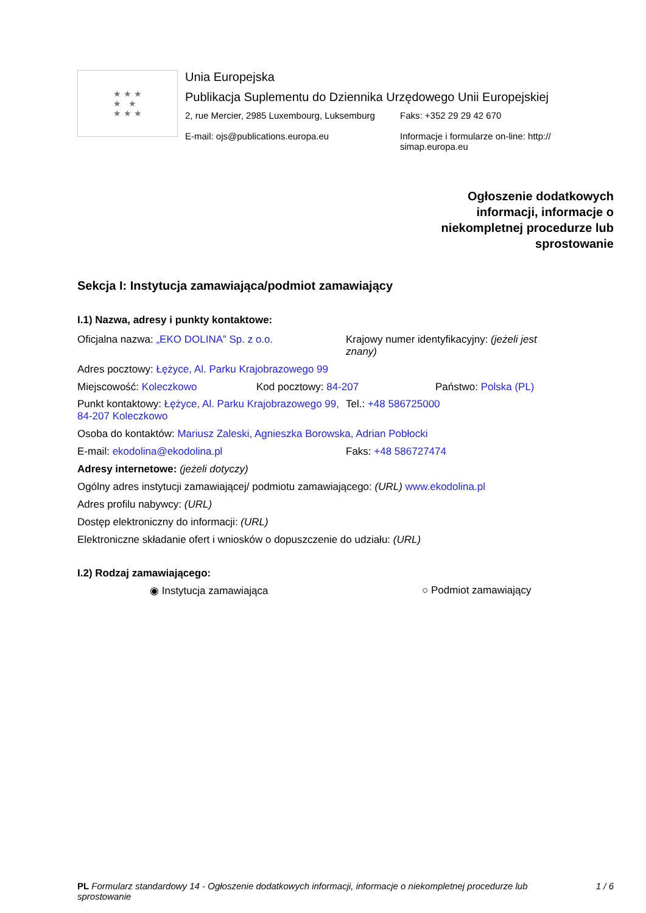★ ★ ★
★ ★
★ ★ ★
Unia Europejska
Publikacja Suplementu do Dziennika Urzędowego Unii Europejskiej
2, rue Mercier, 2985 Luxembourg, Luksemburg
E-mail: ojs@publications.europa.eu
Faks: +352 29 29 42 670
Informacje i formularze on-line: http:// simap.europa.eu
Ogłoszenie dodatkowych
informacji, informacje o
niekompletnej procedurze lub
sprostowanie
Sekcja I: Instytucja zamawiająca/podmiot zamawiający
I.1) Nazwa, adresy i punkty kontaktowe:
Oficjalna nazwa: „EKO DOLINA” Sp. z o.o. Krajowy numer identyfikacyjny: (jeżeli jest znany)
Adres pocztowy: Łężyce, Al. Parku Krajobrazowego 99
Miejscowość: Koleczkowo Kod pocztowy: 84-207 Państwo: Polska (PL)
Punkt kontaktowy: Łężyce, Al. Parku Krajobrazowego 99, 84-207 Koleczkowo
Tel.: +48 586725000
Osoba do kontaktów: Mariusz Zaleski, Agnieszka Borowska, Adrian Pobłocki
E-mail: ekodolina@ekodolina.pl Faks: +48 586727474
Adresy internetowe: (jeżeli dotyczy)
Ogólny adres instytucji zamawiającej/ podmiotu zamawiającego: (URL) www.ekodolina.pl
Adres profilu nabywcy: (URL)
Dostęp elektroniczny do informacji: (URL)
Elektroniczne składanie ofert i wniosków o dopuszczenie do udziału: (URL)
I.2) Rodzaj zamawiającego:
◉ Instytucja zamawiająca ○ Podmiot zamawiający
PL Formularz standardowy 14 - Ogłoszenie dodatkowych informacji, informacje o niekompletnej procedurze lub sprostowanie
1 / 6